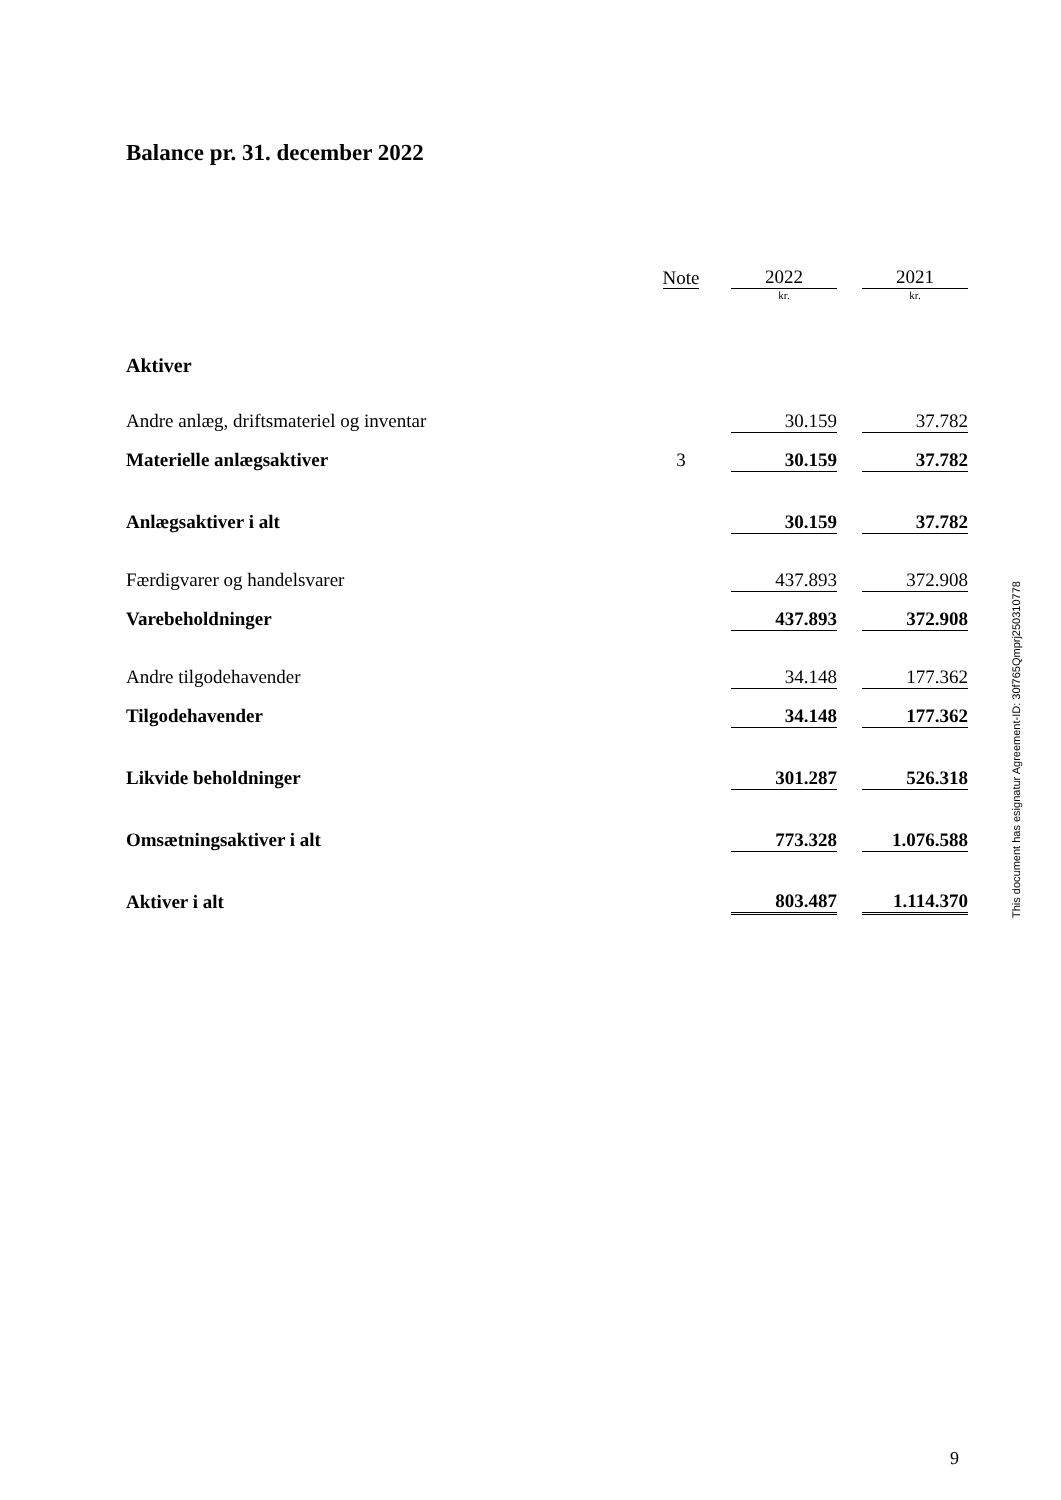Balance pr. 31. december 2022
| | Note | | 2022 | | 2021 |
| | | | kr. | | kr. |
| Aktiver | | | | | |
| Andre anlæg, driftsmateriel og inventar | | | 30.159 | | 37.782 |
| Materielle anlægsaktiver | 3 | | 30.159 | | 37.782 |
| Anlægsaktiver i alt | | | 30.159 | | 37.782 |
| Færdigvarer og handelsvarer | | | 437.893 | | 372.908 |
| Varebeholdninger | | | 437.893 | | 372.908 |
| Andre tilgodehavender | | | 34.148 | | 177.362 |
| Tilgodehavender | | | 34.148 | | 177.362 |
| Likvide beholdninger | | | 301.287 | | 526.318 |
| Omsætningsaktiver i alt | | | 773.328 | | 1.076.588 |
| Aktiver i alt | | | 803.487 | | 1.114.370 |
This document has esignatur Agreement-ID: 30f765Qmprj250310778
9